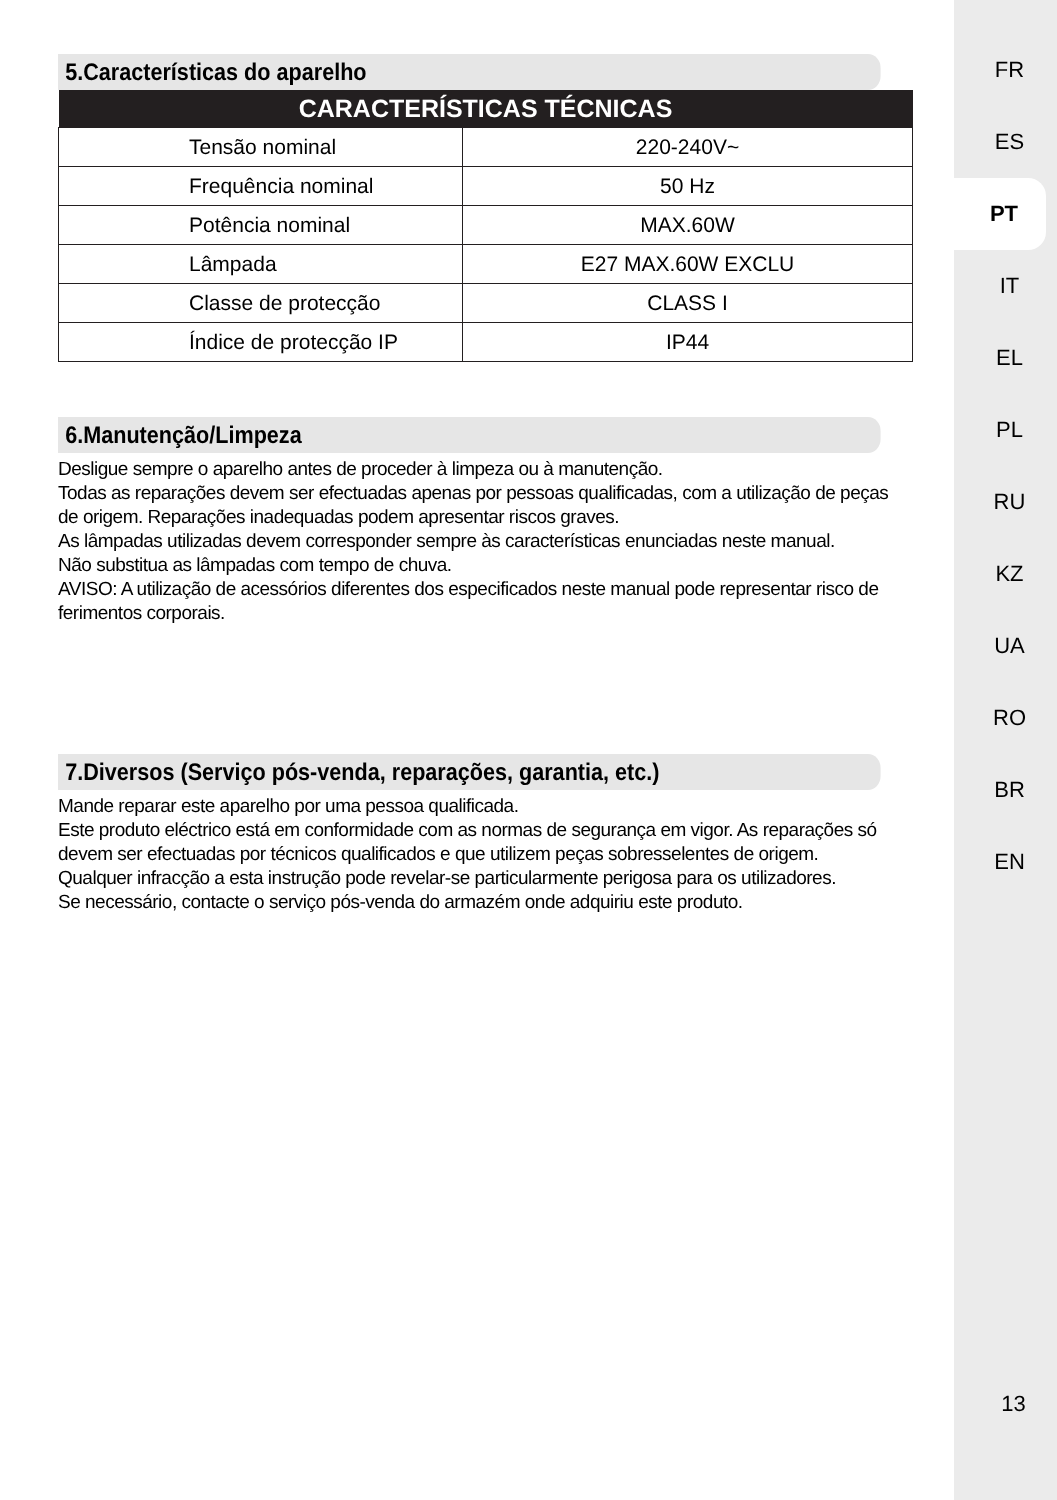5.Características do aparelho
| CARACTERÍSTICAS TÉCNICAS | |
| --- | --- |
| Tensão nominal | 220-240V~ |
| Frequência nominal | 50 Hz |
| Potência nominal | MAX.60W |
| Lâmpada | E27 MAX.60W EXCLU |
| Classe de protecção | CLASS I |
| Índice de protecção IP | IP44 |
6.Manutenção/Limpeza
Desligue sempre o aparelho antes de proceder à limpeza ou à manutenção.
Todas as reparações devem ser efectuadas apenas por pessoas qualificadas, com a utilização de peças de origem. Reparações inadequadas podem apresentar riscos graves.
As lâmpadas utilizadas devem corresponder sempre às características enunciadas neste manual.
Não substitua as lâmpadas com tempo de chuva.
AVISO: A utilização de acessórios diferentes dos especificados neste manual pode representar risco de ferimentos corporais.
7.Diversos (Serviço pós-venda, reparações, garantia, etc.)
Mande reparar este aparelho por uma pessoa qualificada.
Este produto eléctrico está em conformidade com as normas de segurança em vigor. As reparações só devem ser efectuadas por técnicos qualificados e que utilizem peças sobresselentes de origem.
Qualquer infracção a esta instrução pode revelar-se particularmente perigosa para os utilizadores.
Se necessário, contacte o serviço pós-venda do armazém onde adquiriu este produto.
FR
ES
PT
IT
EL
PL
RU
KZ
UA
RO
BR
EN
13